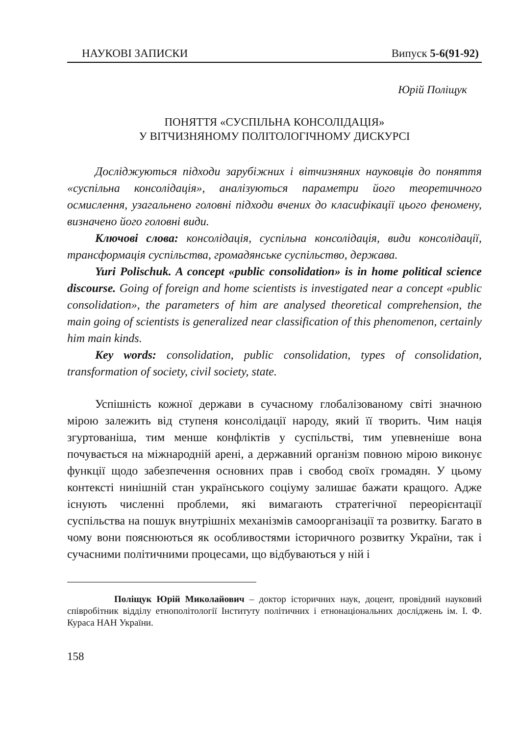НАУКОВІ ЗАПИСКИ Випуск 5-6(91-92)
Юрій Поліщук
ПОНЯТТЯ «СУСПІЛЬНА КОНСОЛІДАЦІЯ»
У ВІТЧИЗНЯНОМУ ПОЛІТОЛОГІЧНОМУ ДИСКУРСІ
Досліджуються підходи зарубіжних і вітчизняних науковців до поняття «суспільна консолідація», аналізуються параметри його теоретичного осмислення, узагальнено головні підходи вчених до класифікації цього феномену, визначено його головні види.
Ключові слова: консолідація, суспільна консолідація, види консолідації, трансформація суспільства, громадянське суспільство, держава.
Yuri Polischuk. A concept «public consolidation» is in home political science discourse. Going of foreign and home scientists is investigated near a concept «public consolidation», the parameters of him are analysed theoretical comprehension, the main going of scientists is generalized near classification of this phenomenon, certainly him main kinds.
Key words: consolidation, public consolidation, types of consolidation, transformation of society, civil society, state.
Успішність кожної держави в сучасному глобалізованому світі значною мірою залежить від ступеня консолідації народу, який її творить. Чим нація згуртованіша, тим менше конфліктів у суспільстві, тим упевненіше вона почувається на міжнародній арені, а державний організм повною мірою виконує функції щодо забезпечення основних прав і свобод своїх громадян. У цьому контексті нинішній стан українського соціуму залишає бажати кращого. Адже існують численні проблеми, які вимагають стратегічної переорієнтації суспільства на пошук внутрішніх механізмів самоорганізації та розвитку. Багато в чому вони пояснюються як особливостями історичного розвитку України, так і сучасними політичними процесами, що відбуваються у ній і
Поліщук Юрій Миколайович – доктор історичних наук, доцент, провідний науковий співробітник відділу етнополітології Інституту політичних і етнонаціональних досліджень ім. І. Ф. Кураса НАН України.
158